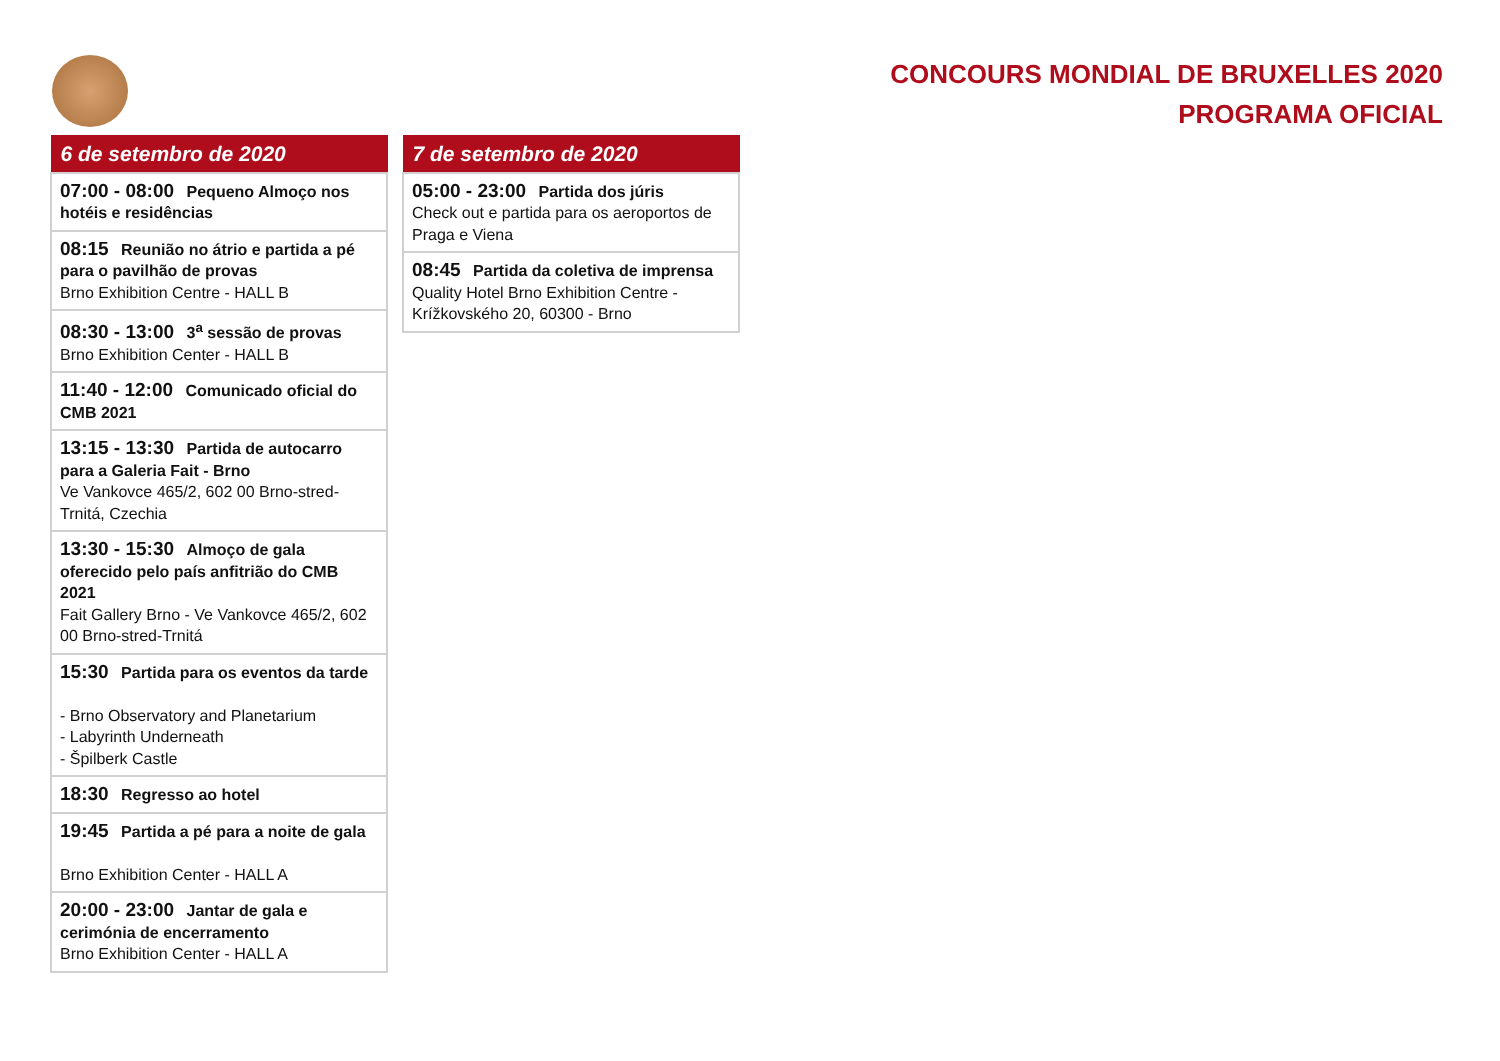CONCOURS MONDIAL DE BRUXELLES 2020
PROGRAMA OFICIAL
| 6 de setembro de 2020 |
| --- |
| 07:00 - 08:00 Pequeno Almoço nos hotéis e residências |
| 08:15 Reunião no átrio e partida a pé para o pavilhão de provas Brno Exhibition Centre - HALL B |
| 08:30 - 13:00 3<sup>a</sup> sessão de provas Brno Exhibition Center - HALL B |
| 11:40 - 12:00 Comunicado oficial do CMB 2021 |
| 13:15 - 13:30 Partida de autocarro para a Galeria Fait - Brno Ve Vankovce 465/2, 602 00 Brno-stred-Trnitá, Czechia |
| 13:30 - 15:30 Almoço de gala oferecido pelo país anfitrião do CMB 2021 Fait Gallery Brno - Ve Vankovce 465/2, 602 00 Brno-stred-Trnitá |
| 15:30 Partida para os eventos da tarde - Brno Observatory and Planetarium - Labyrinth Underneath - Špilberk Castle |
| 18:30 Regresso ao hotel |
| 19:45 Partida a pé para a noite de gala Brno Exhibition Center - HALL A |
| 20:00 - 23:00 Jantar de gala e cerimónia de encerramento Brno Exhibition Center - HALL A |
| 7 de setembro de 2020 |
| --- |
| 05:00 - 23:00 Partida dos júris Check out e partida para os aeroportos de Praga e Viena |
| 08:45 Partida da coletiva de imprensa Quality Hotel Brno Exhibition Centre - Krížkovského 20, 60300 - Brno |